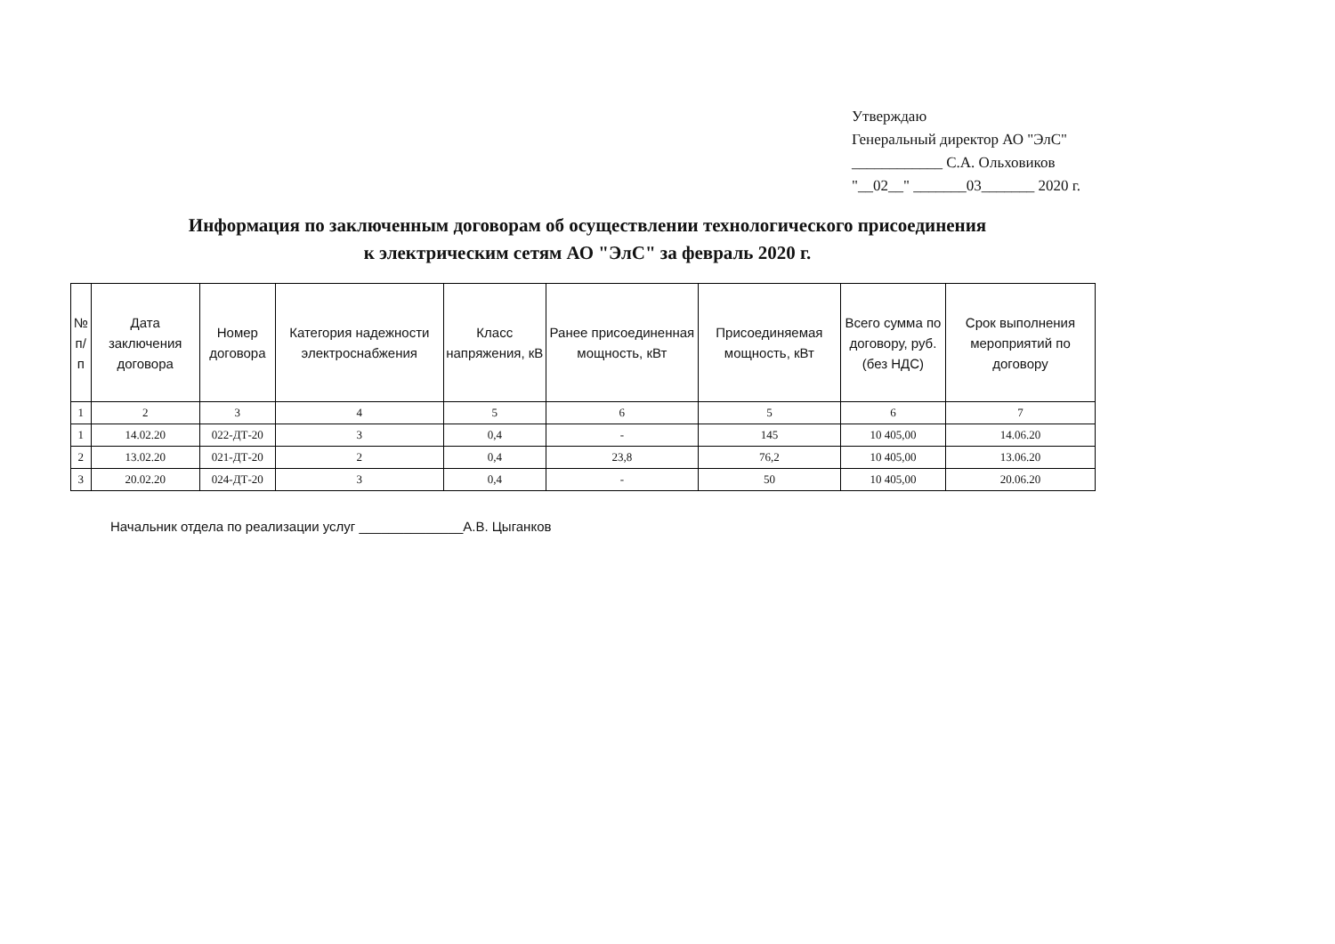Утверждаю
Генеральный директор АО "ЭлС"
____________ С.А. Ольховиков
"__02__" _______03_______ 2020 г.
Информация по заключенным договорам об осуществлении технологического присоединения
к электрическим сетям АО "ЭлС" за февраль 2020 г.
| № п/п | Дата заключения договора | Номер договора | Категория надежности электроснабжения | Класс напряжения, кВ | Ранее присоединенная мощность, кВт | Присоединяемая мощность, кВт | Всего сумма по договору, руб. (без НДС) | Срок выполнения мероприятий по договору |
| --- | --- | --- | --- | --- | --- | --- | --- | --- |
| 1 | 2 | 3 | 4 | 5 | 6 | 5 | 6 | 7 |
| 1 | 14.02.20 | 022-ДТ-20 | 3 | 0,4 | - | 145 | 10 405,00 | 14.06.20 |
| 2 | 13.02.20 | 021-ДТ-20 | 2 | 0,4 | 23,8 | 76,2 | 10 405,00 | 13.06.20 |
| 3 | 20.02.20 | 024-ДТ-20 | 3 | 0,4 | - | 50 | 10 405,00 | 20.06.20 |
Начальник отдела по реализации услуг ______________А.В. Цыганков